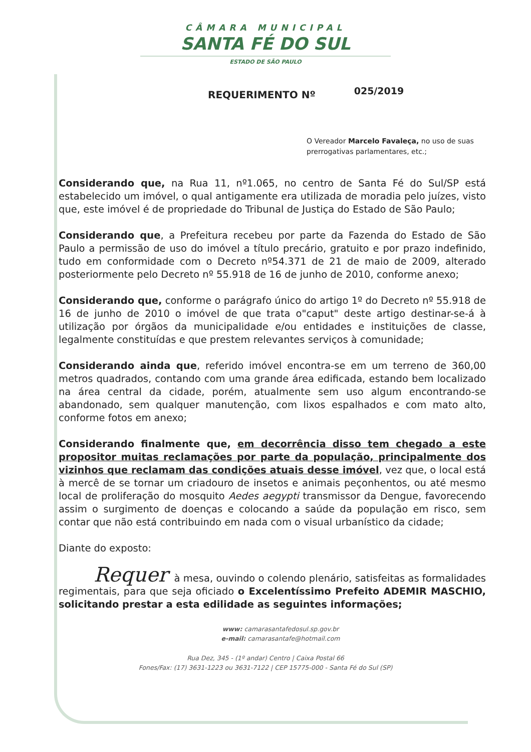CÂMARA MUNICIPAL
SANTA FÉ DO SUL
ESTADO DE SÃO PAULO
REQUERIMENTO Nº 025/2019
O Vereador Marcelo Favaleça, no uso de suas prerrogativas parlamentares, etc.;
Considerando que, na Rua 11, nº1.065, no centro de Santa Fé do Sul/SP está estabelecido um imóvel, o qual antigamente era utilizada de moradia pelo juízes, visto que, este imóvel é de propriedade do Tribunal de Justiça do Estado de São Paulo;
Considerando que, a Prefeitura recebeu por parte da Fazenda do Estado de São Paulo a permissão de uso do imóvel a título precário, gratuito e por prazo indefinido, tudo em conformidade com o Decreto nº54.371 de 21 de maio de 2009, alterado posteriormente pelo Decreto nº 55.918 de 16 de junho de 2010, conforme anexo;
Considerando que, conforme o parágrafo único do artigo 1º do Decreto nº 55.918 de 16 de junho de 2010 o imóvel de que trata o"caput" deste artigo destinar-se-á à utilização por órgãos da municipalidade e/ou entidades e instituições de classe, legalmente constituídas e que prestem relevantes serviços à comunidade;
Considerando ainda que, referido imóvel encontra-se em um terreno de 360,00 metros quadrados, contando com uma grande área edificada, estando bem localizado na área central da cidade, porém, atualmente sem uso algum encontrando-se abandonado, sem qualquer manutenção, com lixos espalhados e com mato alto, conforme fotos em anexo;
Considerando finalmente que, em decorrência disso tem chegado a este propositor muitas reclamações por parte da população, principalmente dos vizinhos que reclamam das condições atuais desse imóvel, vez que, o local está à mercê de se tornar um criadouro de insetos e animais peçonhentos, ou até mesmo local de proliferação do mosquito Aedes aegypti transmissor da Dengue, favorecendo assim o surgimento de doenças e colocando a saúde da população em risco, sem contar que não está contribuindo em nada com o visual urbanístico da cidade;
Diante do exposto:
Requer à mesa, ouvindo o colendo plenário, satisfeitas as formalidades regimentais, para que seja oficiado o Excelentíssimo Prefeito ADEMIR MASCHIO, solicitando prestar a esta edilidade as seguintes informações;
www: camarasantafedosul.sp.gov.br
e-mail: camarasantafe@hotmail.com
Rua Dez, 345 - (1º andar) Centro | Caixa Postal 66
Fones/Fax: (17) 3631-1223 ou 3631-7122 | CEP 15775-000 - Santa Fé do Sul (SP)